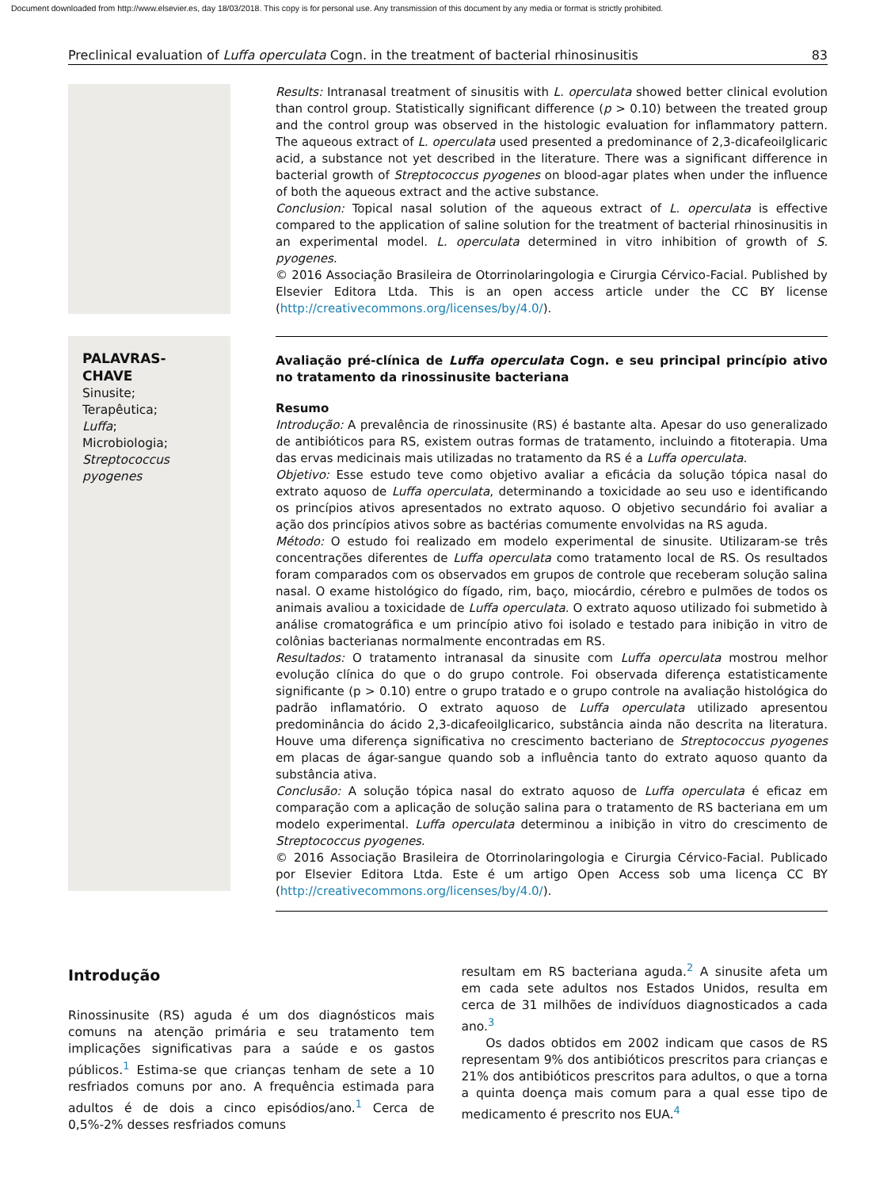Document downloaded from http://www.elsevier.es, day 18/03/2018. This copy is for personal use. Any transmission of this document by any media or format is strictly prohibited.
Preclinical evaluation of Luffa operculata Cogn. in the treatment of bacterial rhinosinusitis 83
Results: Intranasal treatment of sinusitis with L. operculata showed better clinical evolution than control group. Statistically significant difference (p > 0.10) between the treated group and the control group was observed in the histologic evaluation for inflammatory pattern. The aqueous extract of L. operculata used presented a predominance of 2,3-dicafeoilglicaric acid, a substance not yet described in the literature. There was a significant difference in bacterial growth of Streptococcus pyogenes on blood-agar plates when under the influence of both the aqueous extract and the active substance.
Conclusion: Topical nasal solution of the aqueous extract of L. operculata is effective compared to the application of saline solution for the treatment of bacterial rhinosinusitis in an experimental model. L. operculata determined in vitro inhibition of growth of S. pyogenes.
© 2016 Associação Brasileira de Otorrinolaringologia e Cirurgia Cérvico-Facial. Published by Elsevier Editora Ltda. This is an open access article under the CC BY license (http://creativecommons.org/licenses/by/4.0/).
PALAVRAS-CHAVE
Sinusite;
Terapêutica;
Luffa;
Microbiologia;
Streptococcus pyogenes
Avaliação pré-clínica de Luffa operculata Cogn. e seu principal princípio ativo no tratamento da rinossinusite bacteriana
Resumo
Introdução: A prevalência de rinossinusite (RS) é bastante alta. Apesar do uso generalizado de antibióticos para RS, existem outras formas de tratamento, incluindo a fitoterapia. Uma das ervas medicinais mais utilizadas no tratamento da RS é a Luffa operculata.
Objetivo: Esse estudo teve como objetivo avaliar a eficácia da solução tópica nasal do extrato aquoso de Luffa operculata, determinando a toxicidade ao seu uso e identificando os princípios ativos apresentados no extrato aquoso. O objetivo secundário foi avaliar a ação dos princípios ativos sobre as bactérias comumente envolvidas na RS aguda.
Método: O estudo foi realizado em modelo experimental de sinusite. Utilizaram-se três concentrações diferentes de Luffa operculata como tratamento local de RS. Os resultados foram comparados com os observados em grupos de controle que receberam solução salina nasal. O exame histológico do fígado, rim, baço, miocárdio, cérebro e pulmões de todos os animais avaliou a toxicidade de Luffa operculata. O extrato aquoso utilizado foi submetido à análise cromatográfica e um princípio ativo foi isolado e testado para inibição in vitro de colônias bacterianas normalmente encontradas em RS.
Resultados: O tratamento intranasal da sinusite com Luffa operculata mostrou melhor evolução clínica do que o do grupo controle. Foi observada diferença estatisticamente significante (p > 0.10) entre o grupo tratado e o grupo controle na avaliação histológica do padrão inflamatório. O extrato aquoso de Luffa operculata utilizado apresentou predominância do ácido 2,3-dicafeoilglicarico, substância ainda não descrita na literatura. Houve uma diferença significativa no crescimento bacteriano de Streptococcus pyogenes em placas de ágar-sangue quando sob a influência tanto do extrato aquoso quanto da substância ativa.
Conclusão: A solução tópica nasal do extrato aquoso de Luffa operculata é eficaz em comparação com a aplicação de solução salina para o tratamento de RS bacteriana em um modelo experimental. Luffa operculata determinou a inibição in vitro do crescimento de Streptococcus pyogenes.
© 2016 Associação Brasileira de Otorrinolaringologia e Cirurgia Cérvico-Facial. Publicado por Elsevier Editora Ltda. Este é um artigo Open Access sob uma licença CC BY (http://creativecommons.org/licenses/by/4.0/).
Introdução
Rinossinusite (RS) aguda é um dos diagnósticos mais comuns na atenção primária e seu tratamento tem implicações significativas para a saúde e os gastos públicos.<sup>1</sup> Estima-se que crianças tenham de sete a 10 resfriados comuns por ano. A frequência estimada para adultos é de dois a cinco episódios/ano.<sup>1</sup> Cerca de 0,5%-2% desses resfriados comuns
resultam em RS bacteriana aguda.<sup>2</sup> A sinusite afeta um em cada sete adultos nos Estados Unidos, resulta em cerca de 31 milhões de indivíduos diagnosticados a cada ano.<sup>3</sup>
Os dados obtidos em 2002 indicam que casos de RS representam 9% dos antibióticos prescritos para crianças e 21% dos antibióticos prescritos para adultos, o que a torna a quinta doença mais comum para a qual esse tipo de medicamento é prescrito nos EUA.<sup>4</sup>